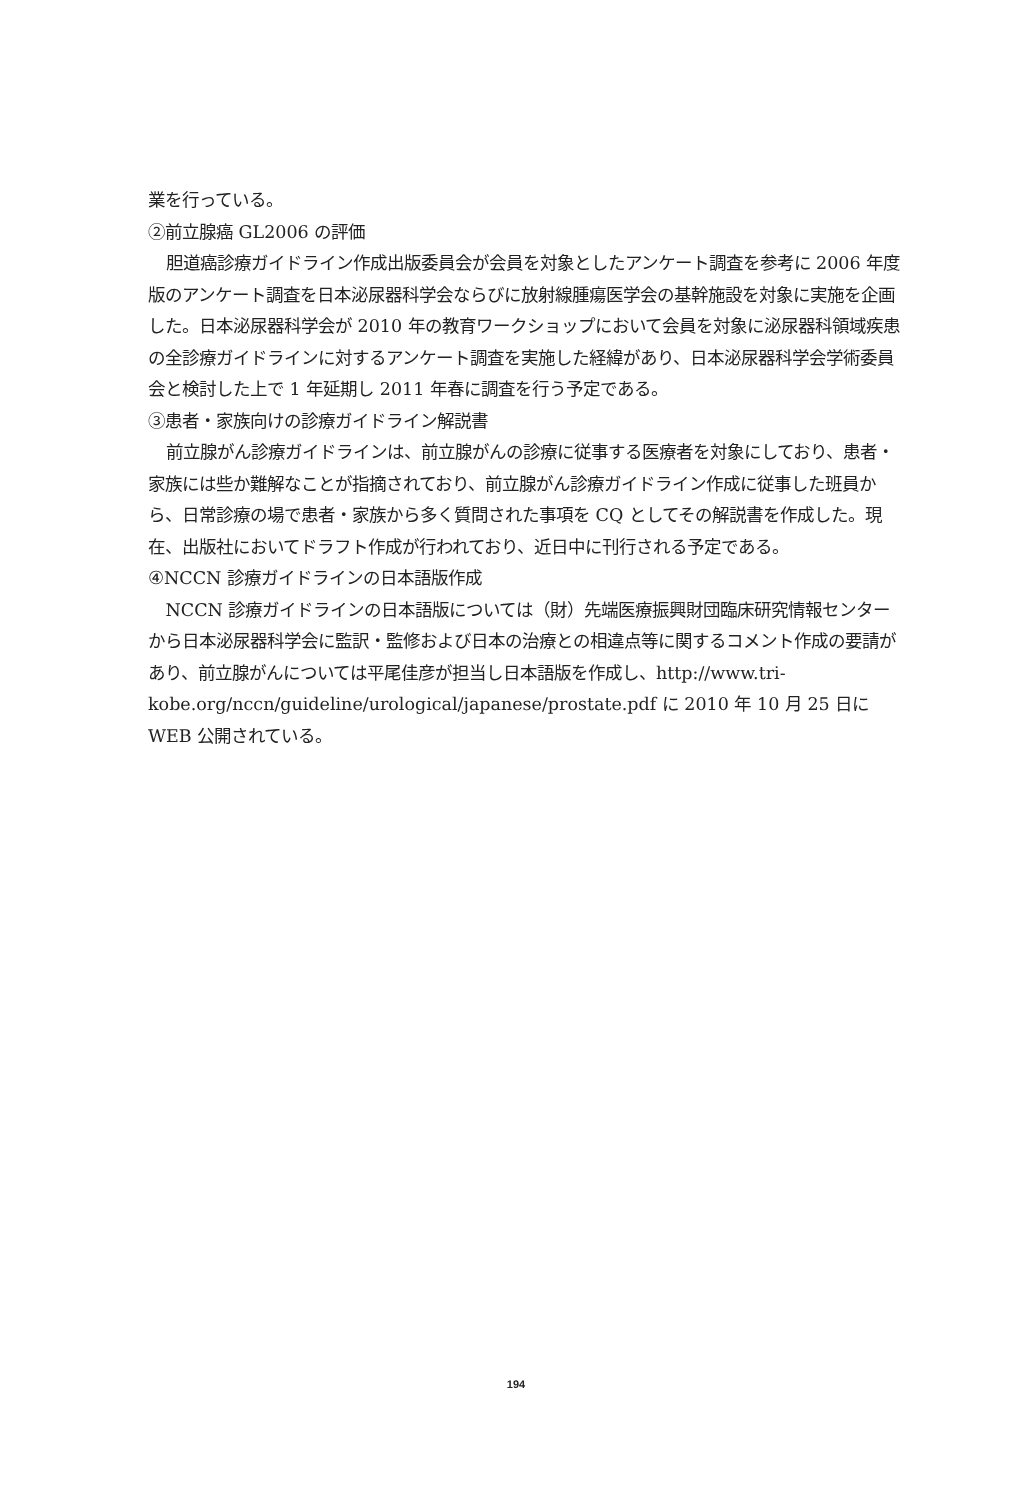業を行っている。
②前立腺癌 GL2006 の評価
胆道癌診療ガイドライン作成出版委員会が会員を対象としたアンケート調査を参考に 2006 年度版のアンケート調査を日本泌尿器科学会ならびに放射線腫瘍医学会の基幹施設を対象に実施を企画した。日本泌尿器科学会が 2010 年の教育ワークショップにおいて会員を対象に泌尿器科領域疾患の全診療ガイドラインに対するアンケート調査を実施した経緯があり、日本泌尿器科学会学術委員会と検討した上で 1 年延期し 2011 年春に調査を行う予定である。
③患者・家族向けの診療ガイドライン解説書
前立腺がん診療ガイドラインは、前立腺がんの診療に従事する医療者を対象にしており、患者・家族には些か難解なことが指摘されており、前立腺がん診療ガイドライン作成に従事した班員から、日常診療の場で患者・家族から多く質問された事項を CQ としてその解説書を作成した。現在、出版社においてドラフト作成が行われており、近日中に刊行される予定である。
④NCCN 診療ガイドラインの日本語版作成
NCCN 診療ガイドラインの日本語版については（財）先端医療振興財団臨床研究情報センターから日本泌尿器科学会に監訳・監修および日本の治療との相違点等に関するコメント作成の要請があり、前立腺がんについては平尾佳彦が担当し日本語版を作成し、http://www.tri-kobe.org/nccn/guideline/urological/japanese/prostate.pdf に 2010 年 10 月 25 日に WEB 公開されている。
194